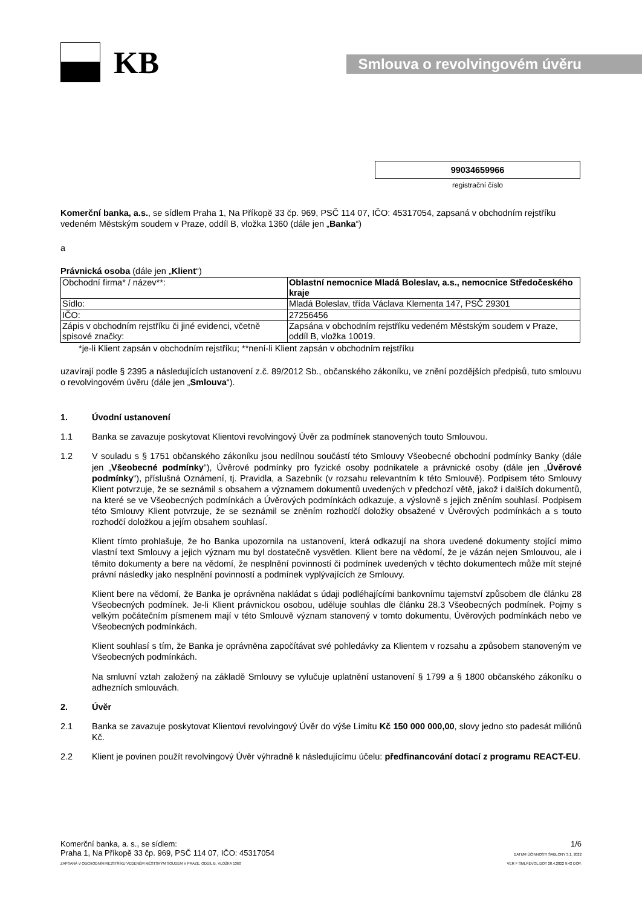KB
Smlouva o revolvingovém úvěru
99034659966
registrační číslo
Komerční banka, a.s., se sídlem Praha 1, Na Příkopě 33 čp. 969, PSČ 114 07, IČO: 45317054, zapsaná v obchodním rejstříku vedeném Městským soudem v Praze, oddíl B, vložka 1360 (dále jen „Banka“)
a
Právnická osoba (dále jen „Klient“)
| Obchodní firma* / název**: | Oblastní nemocnice Mladá Boleslav, a.s., nemocnice Středočeského kraje |
| Sídlo: | Mladá Boleslav, třída Václava Klementa 147, PSČ 29301 |
| IČO: | 27256456 |
| Zápis v obchodním rejstříku či jiné evidenci, včetně spisové značky: | Zapsána v obchodním rejstříku vedeném Městským soudem v Praze, oddíl B, vložka 10019. |
*je-li Klient zapsán v obchodním rejstříku; **není-li Klient zapsán v obchodním rejstříku
uzavírají podle § 2395 a následujících ustanovení z.č. 89/2012 Sb., občanského zákoníku, ve znění pozdějších předpisů, tuto smlouvu o revolvingovém úvěru (dále jen „Smlouva“).
1. Úvodní ustanovení
1.1 Banka se zavazuje poskytovat Klientovi revolvingový Úvěr za podmínek stanovených touto Smlouvou.
1.2 V souladu s § 1751 občanského zákoníku jsou nedílnou součástí této Smlouvy Všeobecné obchodní podmínky Banky (dále jen „Všeobecné podmínky“), Úvěrové podmínky pro fyzické osoby podnikatele a právnické osoby (dále jen „Úvěrové podmínky“), příslušná Oznámení, tj. Pravidla, a Sazebník (v rozsahu relevantním k této Smlouvě). Podpisem této Smlouvy Klient potvrzuje, že se seznámil s obsahem a významem dokumentů uvedených v předchozí větě, jakož i dalších dokumentů, na které se ve Všeobecných podmínkách a Úvěrových podmínkách odkazuje, a výslovně s jejich zněním souhlasí. Podpisem této Smlouvy Klient potvrzuje, že se seznámil se zněním rozhodčí doložky obsažené v Úvěrových podmínkách a s touto rozhodčí doložkou a jejím obsahem souhlasí.
Klient tímto prohlašuje, že ho Banka upozornila na ustanovení, která odkazují na shora uvedené dokumenty stojící mimo vlastní text Smlouvy a jejich význam mu byl dostatečně vysvětlen. Klient bere na vědomí, že je vázán nejen Smlouvou, ale i těmito dokumenty a bere na vědomí, že nesplnění povinností či podmínek uvedených v těchto dokumentech může mít stejné právní následky jako nesplnění povinností a podmínek vyplývajících ze Smlouvy.
Klient bere na vědomí, že Banka je oprávněna nakládat s údaji podléhajícími bankovnímu tajemství způsobem dle článku 28 Všeobecných podmínek. Je-li Klient právnickou osobou, uděluje souhlas dle článku 28.3 Všeobecných podmínek. Pojmy s velkým počátečním písmenem mají v této Smlouvě význam stanovený v tomto dokumentu, Úvěrových podmínkách nebo ve Všeobecných podmínkách.
Klient souhlasí s tím, že Banka je oprávněna započítávat své pohledávky za Klientem v rozsahu a způsobem stanoveným ve Všeobecných podmínkách.
Na smluvní vztah založený na základě Smlouvy se vylučuje uplatnění ustanovení § 1799 a § 1800 občanského zákoníku o adhezních smlouvách.
2. Úvěr
2.1 Banka se zavazuje poskytovat Klientovi revolvingový Úvěr do výše Limitu Kč 150 000 000,00, slovy jedno sto padesát miliónů Kč.
2.2 Klient je povinen použít revolvingový Úvěr výhradně k následujícímu účelu: předfinancování dotací z programu REACT-EU.
Komerční banka, a. s., se sídlem:
Praha 1, Na Příkopě 33 čp. 969, PSČ 114 07, IČO: 45317054
ZAPSANÁ V OBCHODNÍM REJSTŘÍKU VEDENÉM MĚSTSKÝM SOUDEM V PRAZE, ODDÍL B, VLOŽKA 1360
1/6
DATUM ÚČINNOSTI ŠABLONY 3.1. 2022
VER F SMLREVOL.DOT 28.4.2022 9:42 DOP.